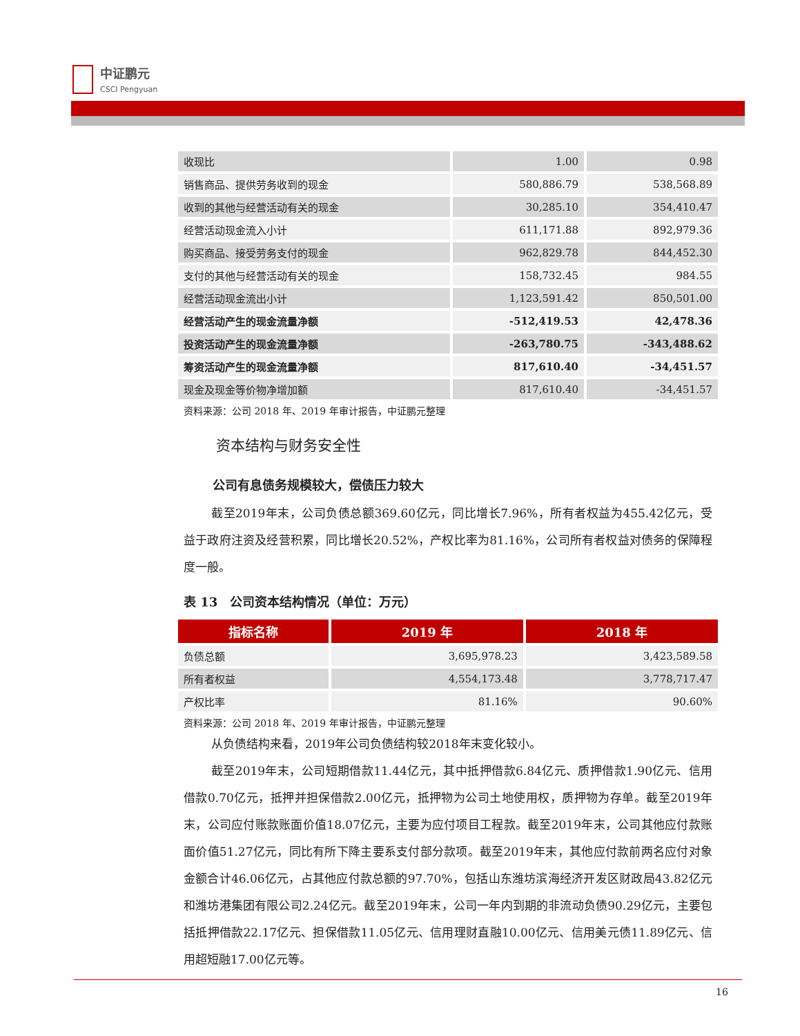中证鹏元
CSCI Pengyuan
| 收现比 | 1.00 | 0.98 |
| 销售商品、提供劳务收到的现金 | 580,886.79 | 538,568.89 |
| 收到的其他与经营活动有关的现金 | 30,285.10 | 354,410.47 |
| 经营活动现金流入小计 | 611,171.88 | 892,979.36 |
| 购买商品、接受劳务支付的现金 | 962,829.78 | 844,452.30 |
| 支付的其他与经营活动有关的现金 | 158,732.45 | 984.55 |
| 经营活动现金流出小计 | 1,123,591.42 | 850,501.00 |
| 经营活动产生的现金流量净额 | -512,419.53 | 42,478.36 |
| 投资活动产生的现金流量净额 | -263,780.75 | -343,488.62 |
| 筹资活动产生的现金流量净额 | 817,610.40 | -34,451.57 |
| 现金及现金等价物净增加额 | 817,610.40 | -34,451.57 |
资料来源：公司 2018 年、2019 年审计报告，中证鹏元整理
资本结构与财务安全性
公司有息债务规模较大，偿债压力较大
截至2019年末，公司负债总额369.60亿元，同比增长7.96%，所有者权益为455.42亿元，受益于政府注资及经营积累，同比增长20.52%，产权比率为81.16%，公司所有者权益对债务的保障程度一般。
表 13　公司资本结构情况（单位：万元）
| 指标名称 | 2019 年 | 2018 年 |
| --- | --- | --- |
| 负债总额 | 3,695,978.23 | 3,423,589.58 |
| 所有者权益 | 4,554,173.48 | 3,778,717.47 |
| 产权比率 | 81.16% | 90.60% |
资料来源：公司 2018 年、2019 年审计报告，中证鹏元整理
从负债结构来看，2019年公司负债结构较2018年末变化较小。
截至2019年末，公司短期借款11.44亿元，其中抵押借款6.84亿元、质押借款1.90亿元、信用借款0.70亿元，抵押并担保借款2.00亿元，抵押物为公司土地使用权，质押物为存单。截至2019年末，公司应付账款账面价值18.07亿元，主要为应付项目工程款。截至2019年末，公司其他应付款账面价值51.27亿元，同比有所下降主要系支付部分款项。截至2019年末，其他应付款前两名应付对象金额合计46.06亿元，占其他应付款总额的97.70%，包括山东潍坊滨海经济开发区财政局43.82亿元和潍坊港集团有限公司2.24亿元。截至2019年末，公司一年内到期的非流动负债90.29亿元，主要包括抵押借款22.17亿元、担保借款11.05亿元、信用理财直融10.00亿元、信用美元债11.89亿元、信用超短融17.00亿元等。
16